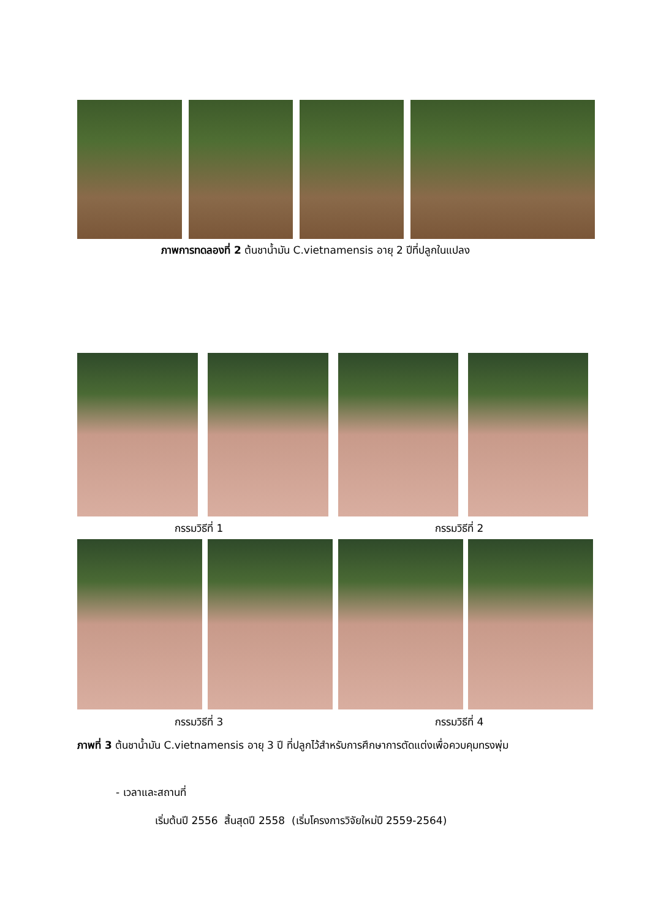ภาพการทดลองที่ 2 ต้นชาน้ำมัน C.vietnamensis อายุ 2 ปีที่ปลูกในแปลง
กรรมวิธีที่ 1 กรรมวิธีที่ 2
กรรมวิธีที่ 3 กรรมวิธีที่ 4
ภาพที่ 3 ต้นชาน้ำมัน C.vietnamensis อายุ 3 ปี ที่ปลูกไว้สำหรับการศึกษาการตัดแต่งเพื่อควบคุมทรงพุ่ม
- เวลาและสถานที่
เริ่มต้นปี 2556 สิ้นสุดปี 2558 (เริ่มโครงการวิจัยใหม่ปี 2559-2564)